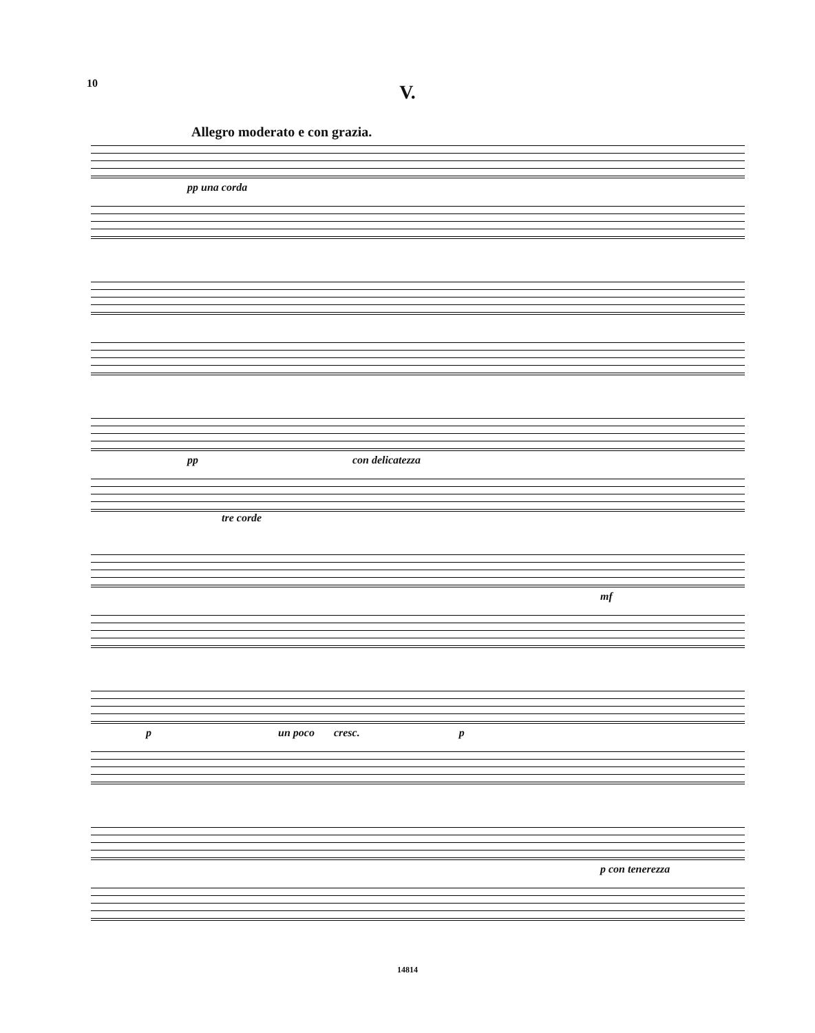10
V.
Allegro moderato e con grazia.
pp una corda
pp con delicatezza
tre corde
mf
p un poco cresc. p
p con tenerezza
14814